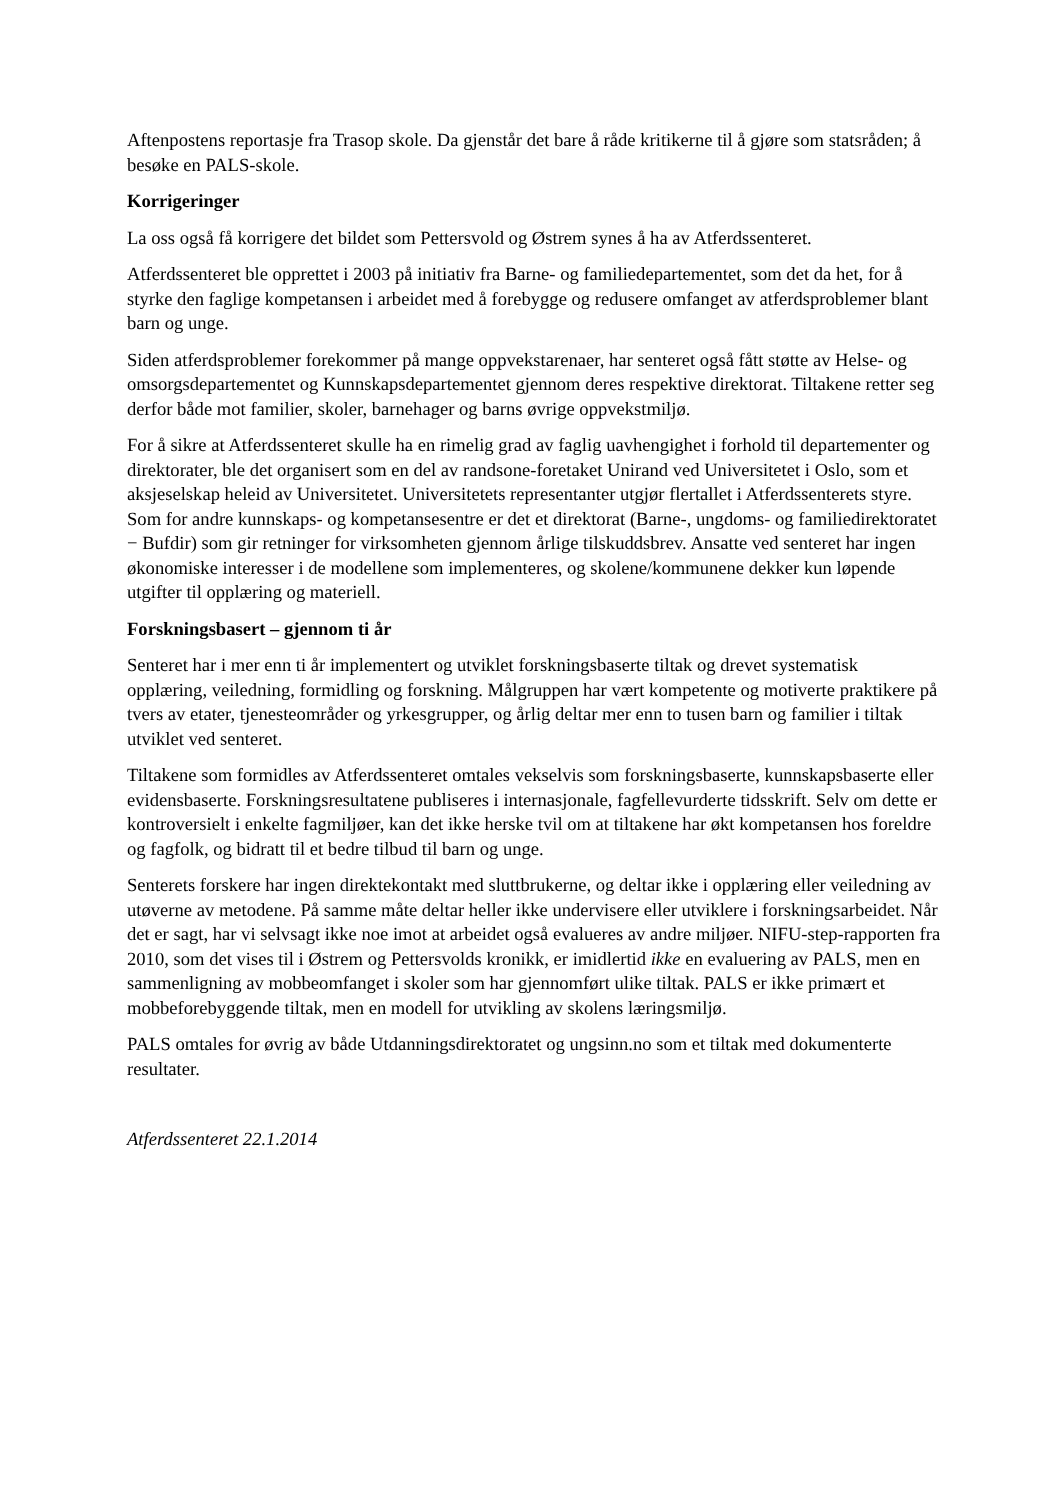Aftenpostens reportasje fra Trasop skole. Da gjenstår det bare å råde kritikerne til å gjøre som statsråden; å besøke en PALS-skole.
Korrigeringer
La oss også få korrigere det bildet som Pettersvold og Østrem synes å ha av Atferdssenteret.
Atferdssenteret ble opprettet i 2003 på initiativ fra Barne- og familiedepartementet, som det da het, for å styrke den faglige kompetansen i arbeidet med å forebygge og redusere omfanget av atferdsproblemer blant barn og unge.
Siden atferdsproblemer forekommer på mange oppvekstarenaer, har senteret også fått støtte av Helse- og omsorgsdepartementet og Kunnskapsdepartementet gjennom deres respektive direktorat. Tiltakene retter seg derfor både mot familier, skoler, barnehager og barns øvrige oppvekstmiljø.
For å sikre at Atferdssenteret skulle ha en rimelig grad av faglig uavhengighet i forhold til departementer og direktorater, ble det organisert som en del av randsone-foretaket Unirand ved Universitetet i Oslo, som et aksjeselskap heleid av Universitetet. Universitetets representanter utgjør flertallet i Atferdssenterets styre. Som for andre kunnskaps- og kompetansesentre er det et direktorat (Barne-, ungdoms- og familiedirektoratet − Bufdir) som gir retninger for virksomheten gjennom årlige tilskuddsbrev. Ansatte ved senteret har ingen økonomiske interesser i de modellene som implementeres, og skolene/kommunene dekker kun løpende utgifter til opplæring og materiell.
Forskningsbasert – gjennom ti år
Senteret har i mer enn ti år implementert og utviklet forskningsbaserte tiltak og drevet systematisk opplæring, veiledning, formidling og forskning. Målgruppen har vært kompetente og motiverte praktikere på tvers av etater, tjenesteområder og yrkesgrupper, og årlig deltar mer enn to tusen barn og familier i tiltak utviklet ved senteret.
Tiltakene som formidles av Atferdssenteret omtales vekselvis som forskningsbaserte, kunnskapsbaserte eller evidensbaserte. Forskningsresultatene publiseres i internasjonale, fagfellevurderte tidsskrift. Selv om dette er kontroversielt i enkelte fagmiljøer, kan det ikke herske tvil om at tiltakene har økt kompetansen hos foreldre og fagfolk, og bidratt til et bedre tilbud til barn og unge.
Senterets forskere har ingen direktekontakt med sluttbrukerne, og deltar ikke i opplæring eller veiledning av utøverne av metodene. På samme måte deltar heller ikke undervisere eller utviklere i forskningsarbeidet. Når det er sagt, har vi selvsagt ikke noe imot at arbeidet også evalueres av andre miljøer. NIFU-step-rapporten fra 2010, som det vises til i Østrem og Pettersvolds kronikk, er imidlertid ikke en evaluering av PALS, men en sammenligning av mobbeomfanget i skoler som har gjennomført ulike tiltak. PALS er ikke primært et mobbeforebyggende tiltak, men en modell for utvikling av skolens læringsmiljø.
PALS omtales for øvrig av både Utdanningsdirektoratet og ungsinn.no som et tiltak med dokumenterte resultater.
Atferdssenteret 22.1.2014